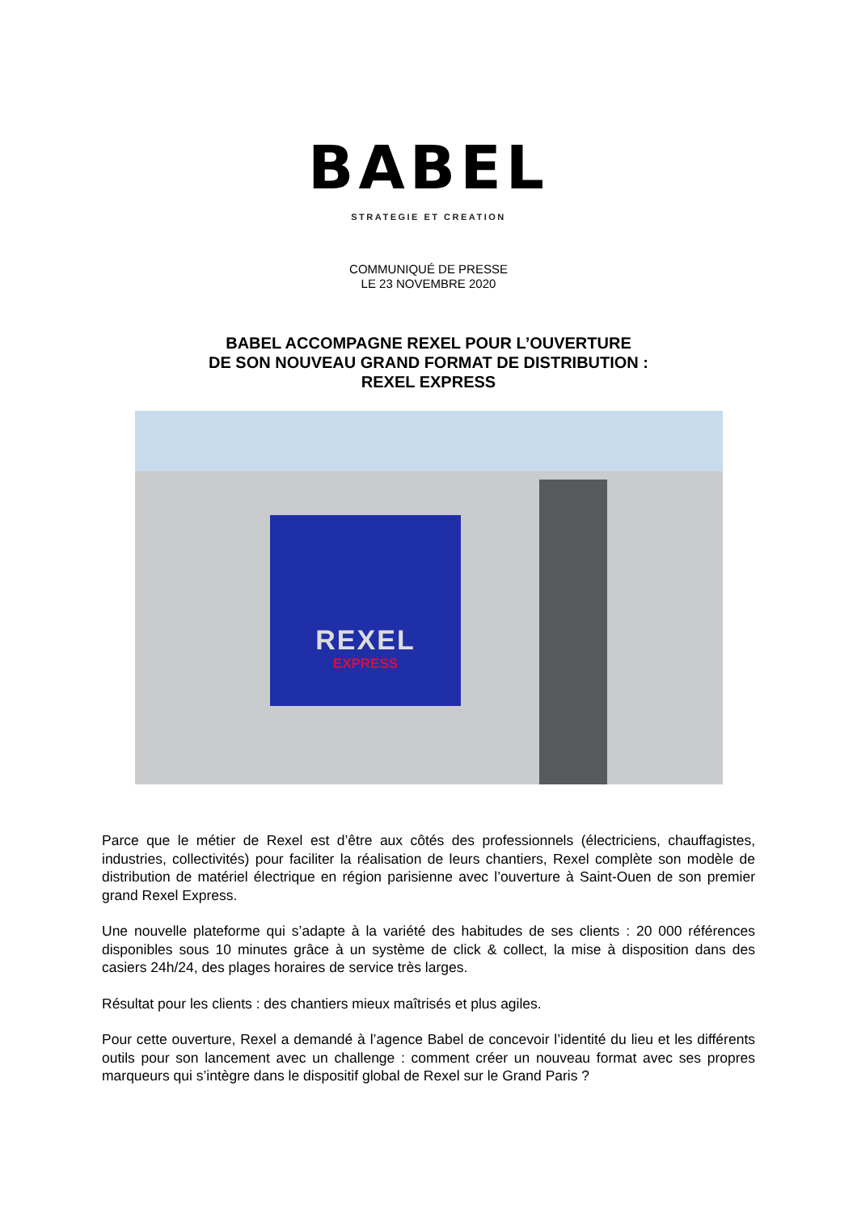BABEL
STRATEGIE ET CREATION
COMMUNIQUÉ DE PRESSE
LE 23 NOVEMBRE 2020
BABEL ACCOMPAGNE REXEL POUR L’OUVERTURE
DE SON NOUVEAU GRAND FORMAT DE DISTRIBUTION :
REXEL EXPRESS
REXEL
EXPRESS
Parce que le métier de Rexel est d’être aux côtés des professionnels (électriciens, chauffagistes, industries, collectivités) pour faciliter la réalisation de leurs chantiers, Rexel complète son modèle de distribution de matériel électrique en région parisienne avec l’ouverture à Saint-Ouen de son premier grand Rexel Express.
Une nouvelle plateforme qui s’adapte à la variété des habitudes de ses clients : 20 000 références disponibles sous 10 minutes grâce à un système de click & collect, la mise à disposition dans des casiers 24h/24, des plages horaires de service très larges.
Résultat pour les clients : des chantiers mieux maîtrisés et plus agiles.
Pour cette ouverture, Rexel a demandé à l’agence Babel de concevoir l’identité du lieu et les différents outils pour son lancement avec un challenge : comment créer un nouveau format avec ses propres marqueurs qui s’intègre dans le dispositif global de Rexel sur le Grand Paris ?